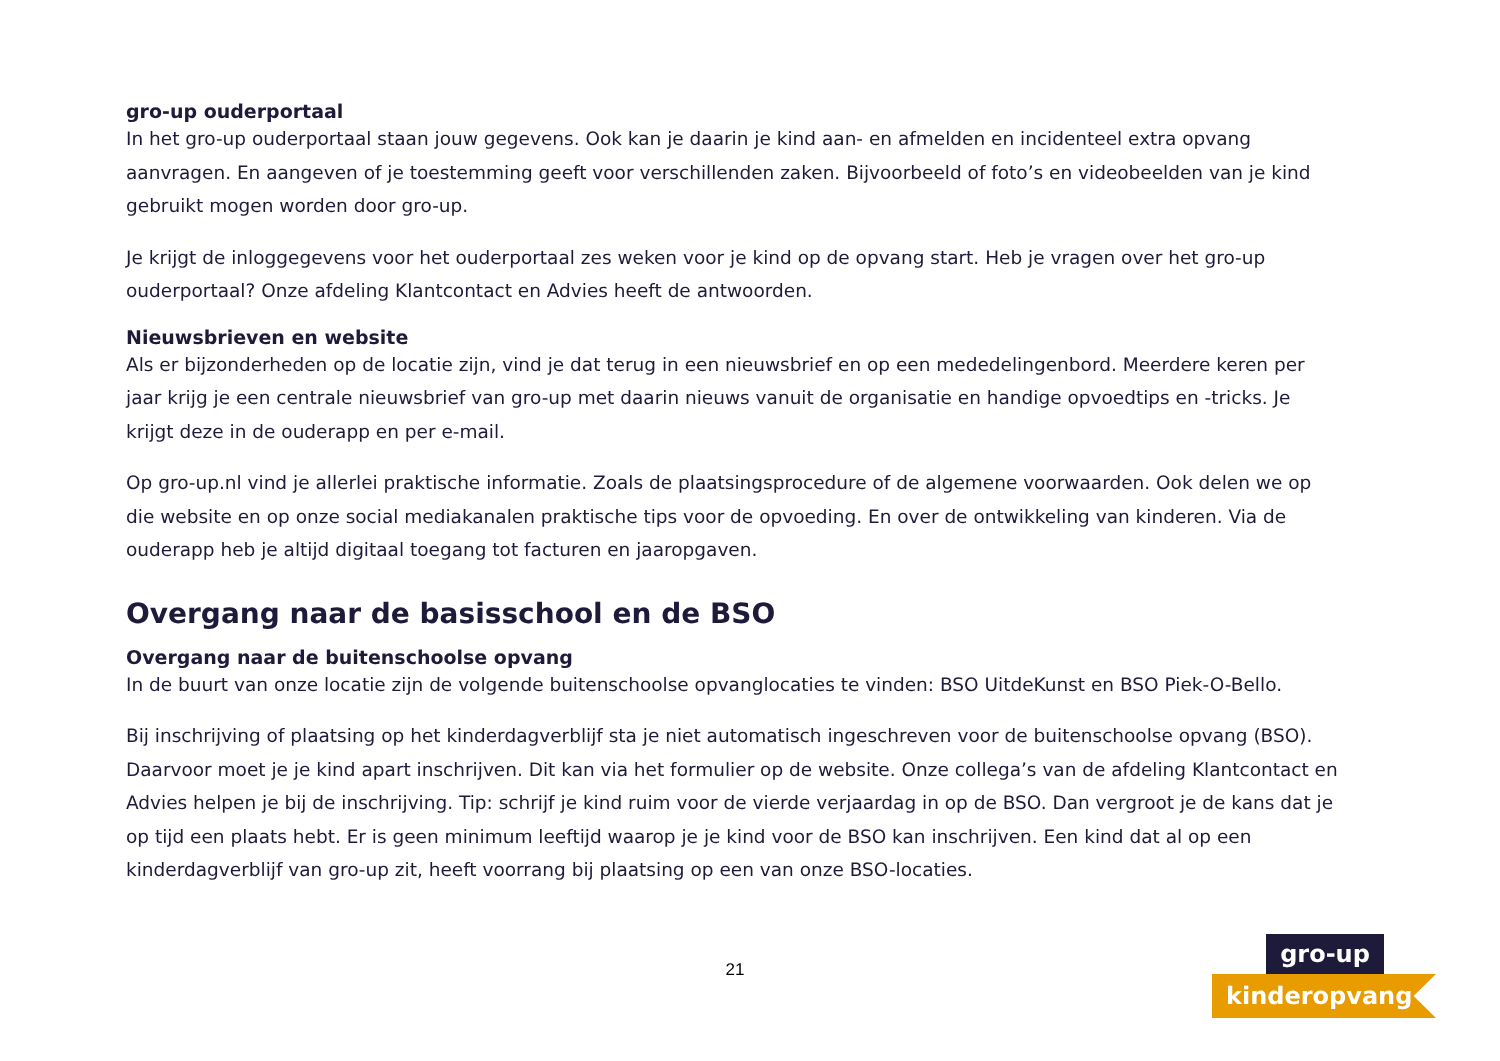gro-up ouderportaal
In het gro-up ouderportaal staan jouw gegevens. Ook kan je daarin je kind aan- en afmelden en incidenteel extra opvang aanvragen. En aangeven of je toestemming geeft voor verschillenden zaken. Bijvoorbeeld of foto’s en videobeelden van je kind gebruikt mogen worden door gro-up.
Je krijgt de inloggegevens voor het ouderportaal zes weken voor je kind op de opvang start. Heb je vragen over het gro-up ouderportaal? Onze afdeling Klantcontact en Advies heeft de antwoorden.
Nieuwsbrieven en website
Als er bijzonderheden op de locatie zijn, vind je dat terug in een nieuwsbrief en op een mededelingenbord. Meerdere keren per jaar krijg je een centrale nieuwsbrief van gro-up met daarin nieuws vanuit de organisatie en handige opvoedtips en -tricks. Je krijgt deze in de ouderapp en per e-mail.
Op gro-up.nl vind je allerlei praktische informatie. Zoals de plaatsingsprocedure of de algemene voorwaarden. Ook delen we op die website en op onze social mediakanalen praktische tips voor de opvoeding. En over de ontwikkeling van kinderen. Via de ouderapp heb je altijd digitaal toegang tot facturen en jaaropgaven.
Overgang naar de basisschool en de BSO
Overgang naar de buitenschoolse opvang
In de buurt van onze locatie zijn de volgende buitenschoolse opvanglocaties te vinden: BSO UitdeKunst en BSO Piek-O-Bello.
Bij inschrijving of plaatsing op het kinderdagverblijf sta je niet automatisch ingeschreven voor de buitenschoolse opvang (BSO). Daarvoor moet je je kind apart inschrijven. Dit kan via het formulier op de website. Onze collega’s van de afdeling Klantcontact en Advies helpen je bij de inschrijving. Tip: schrijf je kind ruim voor de vierde verjaardag in op de BSO. Dan vergroot je de kans dat je op tijd een plaats hebt. Er is geen minimum leeftijd waarop je je kind voor de BSO kan inschrijven. Een kind dat al op een kinderdagverblijf van gro-up zit, heeft voorrang bij plaatsing op een van onze BSO-locaties.
21
gro-up
kinderopvang